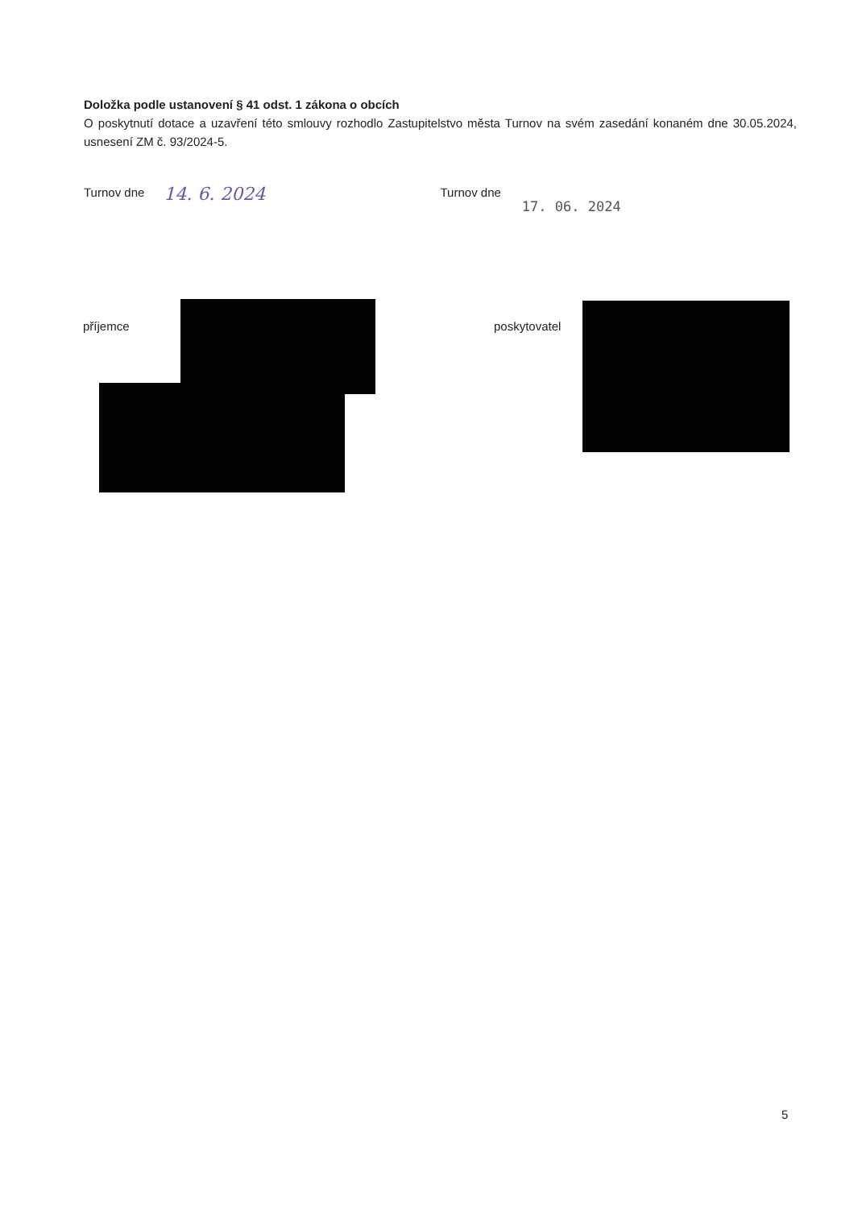Doložka podle ustanovení § 41 odst. 1 zákona o obcích
O poskytnutí dotace a uzavření této smlouvy rozhodlo Zastupitelstvo města Turnov na svém zasedání konaném dne 30.05.2024, usnesení ZM č. 93/2024-5.
Turnov dne 14. 6. 2024
Turnov dne 17. 06. 2024
příjemce poskytovatel
5